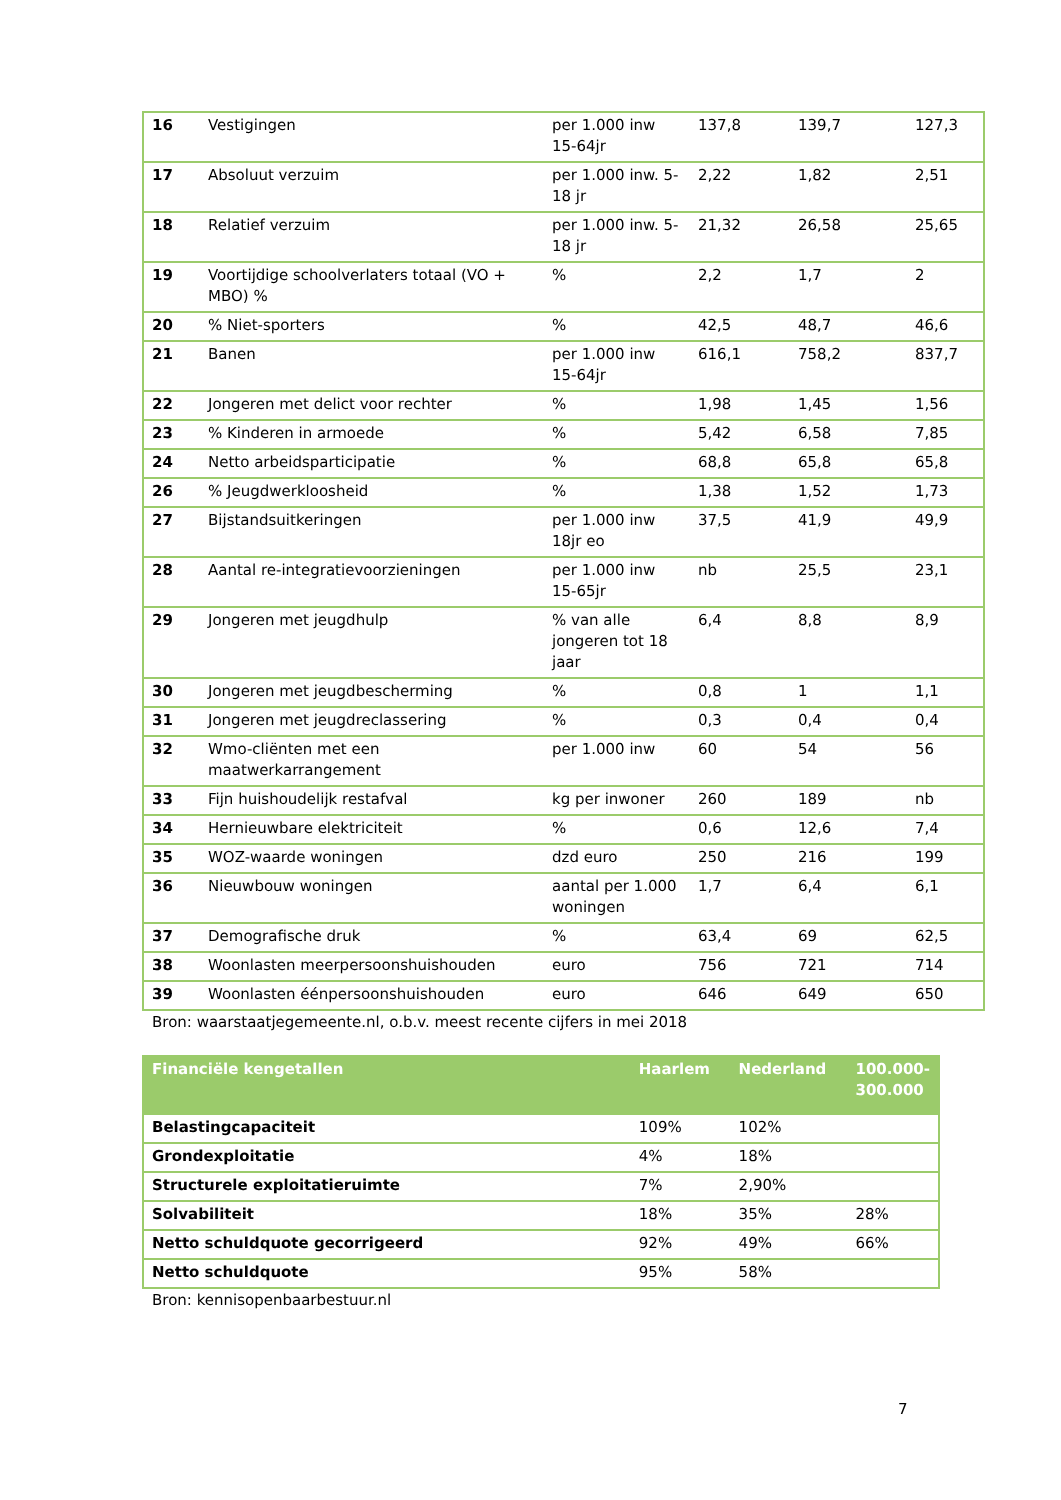| 16 | Vestigingen | per 1.000 inw 15-64jr | 137,8 | 139,7 | 127,3 |
| 17 | Absoluut verzuim | per 1.000 inw. 5-18 jr | 2,22 | 1,82 | 2,51 |
| 18 | Relatief verzuim | per 1.000 inw. 5-18 jr | 21,32 | 26,58 | 25,65 |
| 19 | Voortijdige schoolverlaters totaal (VO + MBO) % | % | 2,2 | 1,7 | 2 |
| 20 | % Niet-sporters | % | 42,5 | 48,7 | 46,6 |
| 21 | Banen | per 1.000 inw 15-64jr | 616,1 | 758,2 | 837,7 |
| 22 | Jongeren met delict voor rechter | % | 1,98 | 1,45 | 1,56 |
| 23 | % Kinderen in armoede | % | 5,42 | 6,58 | 7,85 |
| 24 | Netto arbeidsparticipatie | % | 68,8 | 65,8 | 65,8 |
| 26 | % Jeugdwerkloosheid | % | 1,38 | 1,52 | 1,73 |
| 27 | Bijstandsuitkeringen | per 1.000 inw 18jr eo | 37,5 | 41,9 | 49,9 |
| 28 | Aantal re-integratievoorzieningen | per 1.000 inw 15-65jr | nb | 25,5 | 23,1 |
| 29 | Jongeren met jeugdhulp | % van alle jongeren tot 18 jaar | 6,4 | 8,8 | 8,9 |
| 30 | Jongeren met jeugdbescherming | % | 0,8 | 1 | 1,1 |
| 31 | Jongeren met jeugdreclassering | % | 0,3 | 0,4 | 0,4 |
| 32 | Wmo-cliënten met een maatwerkarrangement | per 1.000 inw | 60 | 54 | 56 |
| 33 | Fijn huishoudelijk restafval | kg per inwoner | 260 | 189 | nb |
| 34 | Hernieuwbare elektriciteit | % | 0,6 | 12,6 | 7,4 |
| 35 | WOZ-waarde woningen | dzd euro | 250 | 216 | 199 |
| 36 | Nieuwbouw woningen | aantal per 1.000 woningen | 1,7 | 6,4 | 6,1 |
| 37 | Demografische druk | % | 63,4 | 69 | 62,5 |
| 38 | Woonlasten meerpersoonshuishouden | euro | 756 | 721 | 714 |
| 39 | Woonlasten éénpersoonshuishouden | euro | 646 | 649 | 650 |
Bron: waarstaatjegemeente.nl, o.b.v. meest recente cijfers in mei 2018
| Financiële kengetallen | Haarlem | Nederland | 100.000-300.000 |
| --- | --- | --- | --- |
| Belastingcapaciteit | 109% | 102% | |
| Grondexploitatie | 4% | 18% | |
| Structurele exploitatieruimte | 7% | 2,90% | |
| Solvabiliteit | 18% | 35% | 28% |
| Netto schuldquote gecorrigeerd | 92% | 49% | 66% |
| Netto schuldquote | 95% | 58% | |
Bron: kennisopenbaarbestuur.nl
7